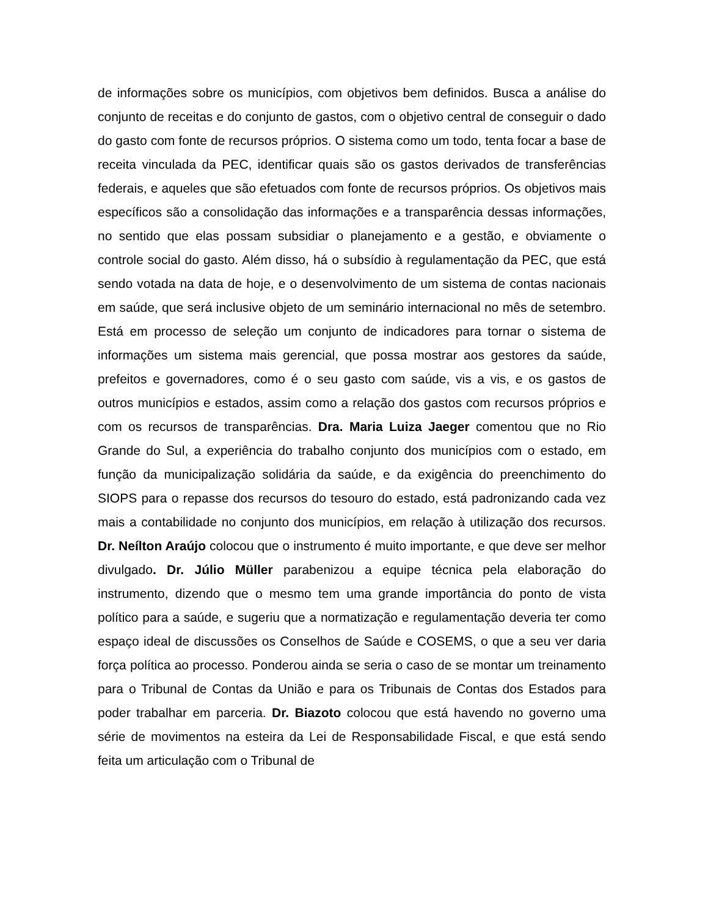de informações sobre os municípios, com objetivos bem definidos. Busca a análise do conjunto de receitas e do conjunto de gastos, com o objetivo central de conseguir o dado do gasto com fonte de recursos próprios. O sistema como um todo, tenta focar a base de receita vinculada da PEC, identificar quais são os gastos derivados de transferências federais, e aqueles que são efetuados com fonte de recursos próprios. Os objetivos mais específicos são a consolidação das informações e a transparência dessas informações, no sentido que elas possam subsidiar o planejamento e a gestão, e obviamente o controle social do gasto. Além disso, há o subsídio à regulamentação da PEC, que está sendo votada na data de hoje, e o desenvolvimento de um sistema de contas nacionais em saúde, que será inclusive objeto de um seminário internacional no mês de setembro. Está em processo de seleção um conjunto de indicadores para tornar o sistema de informações um sistema mais gerencial, que possa mostrar aos gestores da saúde, prefeitos e governadores, como é o seu gasto com saúde, vis a vis, e os gastos de outros municípios e estados, assim como a relação dos gastos com recursos próprios e com os recursos de transparências. Dra. Maria Luiza Jaeger comentou que no Rio Grande do Sul, a experiência do trabalho conjunto dos municípios com o estado, em função da municipalização solidária da saúde, e da exigência do preenchimento do SIOPS para o repasse dos recursos do tesouro do estado, está padronizando cada vez mais a contabilidade no conjunto dos municípios, em relação à utilização dos recursos. Dr. Neílton Araújo colocou que o instrumento é muito importante, e que deve ser melhor divulgado. Dr. Júlio Müller parabenizou a equipe técnica pela elaboração do instrumento, dizendo que o mesmo tem uma grande importância do ponto de vista político para a saúde, e sugeriu que a normatização e regulamentação deveria ter como espaço ideal de discussões os Conselhos de Saúde e COSEMS, o que a seu ver daria força política ao processo. Ponderou ainda se seria o caso de se montar um treinamento para o Tribunal de Contas da União e para os Tribunais de Contas dos Estados para poder trabalhar em parceria. Dr. Biazoto colocou que está havendo no governo uma série de movimentos na esteira da Lei de Responsabilidade Fiscal, e que está sendo feita um articulação com o Tribunal de